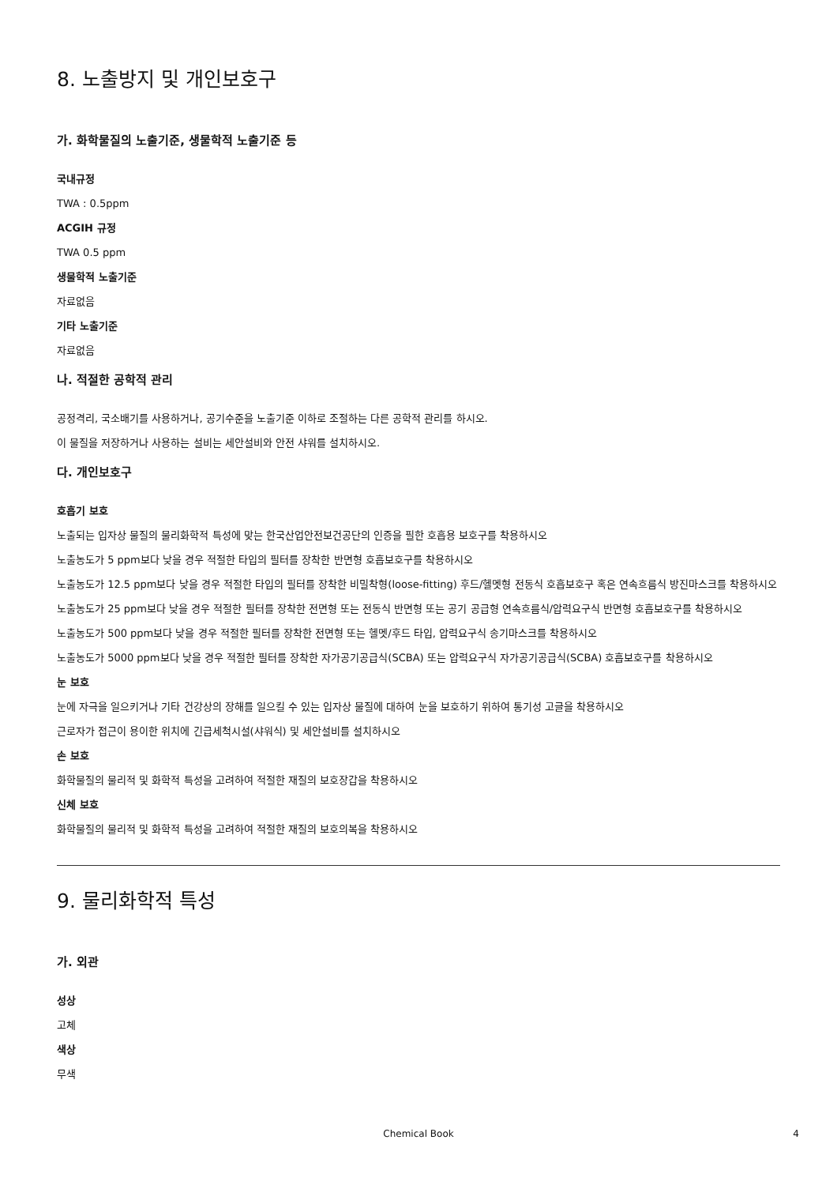8. 노출방지 및 개인보호구
가. 화학물질의 노출기준, 생물학적 노출기준 등
국내규정
TWA : 0.5ppm
ACGIH 규정
TWA 0.5 ppm
생물학적 노출기준
자료없음
기타 노출기준
자료없음
나. 적절한 공학적 관리
공정격리, 국소배기를 사용하거나, 공기수준을 노출기준 이하로 조절하는 다른 공학적 관리를 하시오.
이 물질을 저장하거나 사용하는 설비는 세안설비와 안전 샤워를 설치하시오.
다. 개인보호구
호흡기 보호
노출되는 입자상 물질의 물리화학적 특성에 맞는 한국산업안전보건공단의 인증을 필한 호흡용 보호구를 착용하시오
노출농도가 5 ppm보다 낮을 경우 적절한 타입의 필터를 장착한 반면형 호흡보호구를 착용하시오
노출농도가 12.5 ppm보다 낮을 경우 적절한 타입의 필터를 장착한 비밀착형(loose-fitting) 후드/헬멧형 전동식 호흡보호구 혹은 연속흐름식 방진마스크를 착용하시오
노출농도가 25 ppm보다 낮을 경우 적절한 필터를 장착한 전면형 또는 전동식 반면형 또는 공기 공급형 연속흐름식/압력요구식 반면형 호흡보호구를 착용하시오
노출농도가 500 ppm보다 낮을 경우 적절한 필터를 장착한 전면형 또는 헬멧/후드 타입, 압력요구식 송기마스크를 착용하시오
노출농도가 5000 ppm보다 낮을 경우 적절한 필터를 장착한 자가공기공급식(SCBA) 또는 압력요구식 자가공기공급식(SCBA) 호흡보호구를 착용하시오
눈 보호
눈에 자극을 일으키거나 기타 건강상의 장해를 일으킬 수 있는 입자상 물질에 대하여 눈을 보호하기 위하여 통기성 고글을 착용하시오
근로자가 접근이 용이한 위치에 긴급세척시설(샤워식) 및 세안설비를 설치하시오
손 보호
화학물질의 물리적 및 화학적 특성을 고려하여 적절한 재질의 보호장갑을 착용하시오
신체 보호
화학물질의 물리적 및 화학적 특성을 고려하여 적절한 재질의 보호의복을 착용하시오
9. 물리화학적 특성
가. 외관
성상
고체
색상
무색
Chemical Book 4